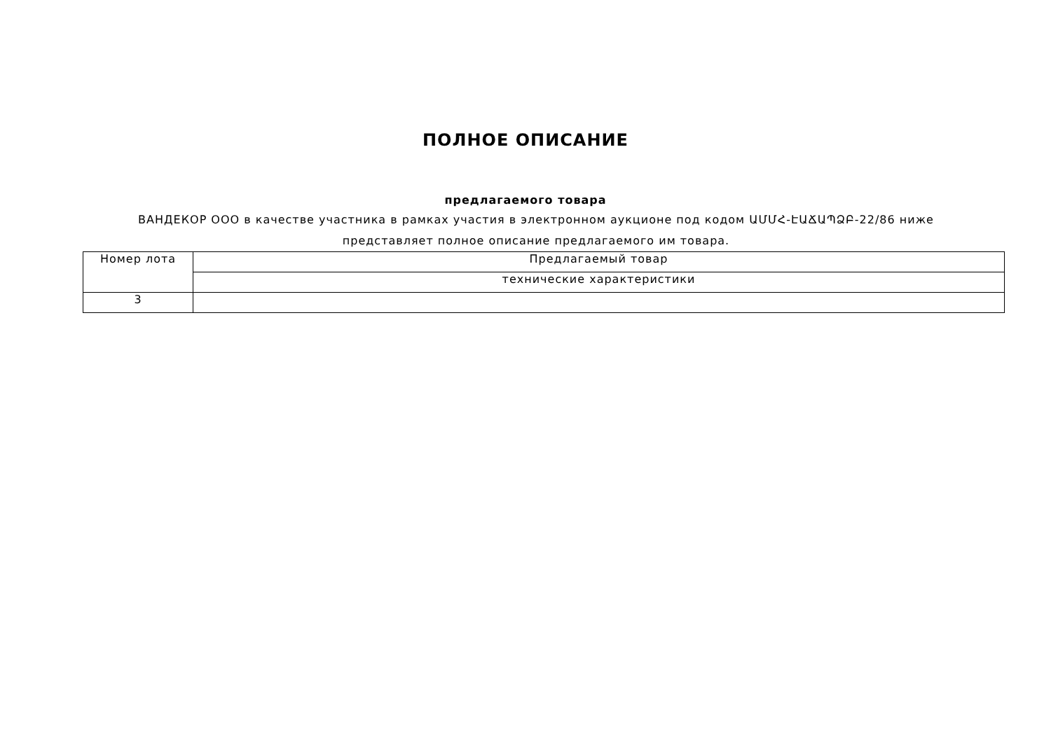ПОЛНОЕ ОПИСАНИЕ
предлагаемого товара
ВАНДЕКОР ООО в качестве участника в рамках участия в электронном аукционе под кодом ԱՄՄՀ-ԷԱՃԱՊՁԲ-22/86 ниже представляет полное описание предлагаемого им товара.
| Номер лота | Предлагаемый товар |
| | технические характеристики |
| 3 | |